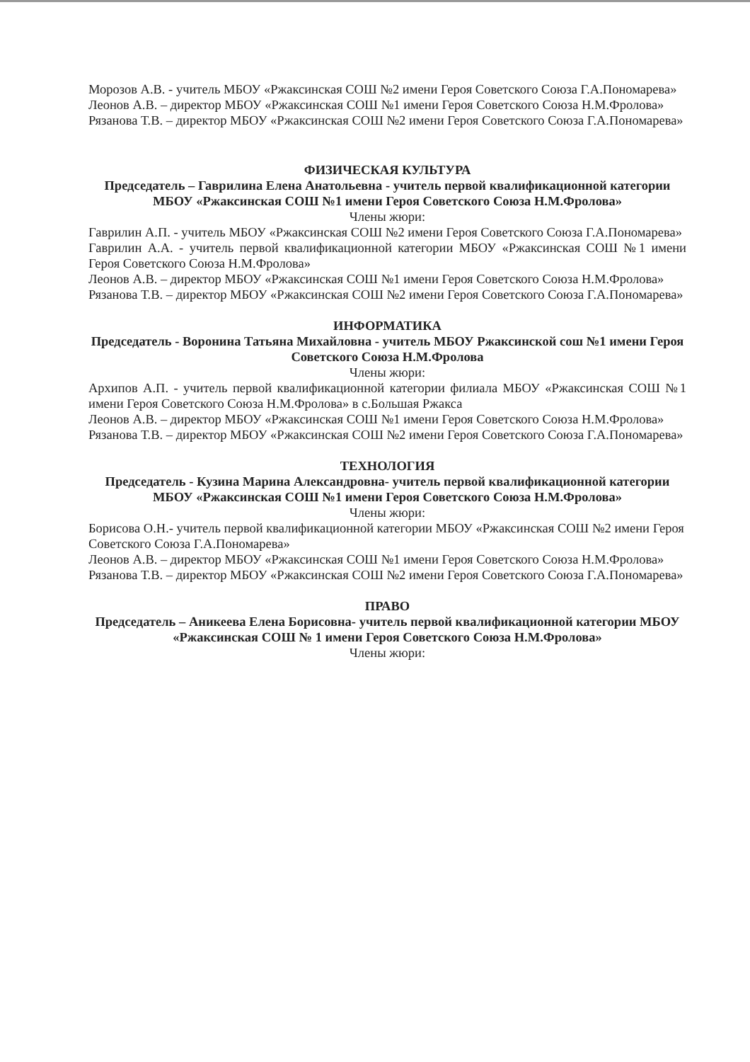Морозов А.В. - учитель МБОУ «Ржаксинская СОШ №2 имени Героя Советского Союза Г.А.Пономарева»
Леонов А.В. – директор МБОУ «Ржаксинская СОШ №1 имени Героя Советского Союза Н.М.Фролова»
Рязанова Т.В. – директор МБОУ «Ржаксинская СОШ №2 имени Героя Советского Союза Г.А.Пономарева»
ФИЗИЧЕСКАЯ КУЛЬТУРА
Председатель – Гаврилина Елена Анатольевна - учитель первой квалификационной категории МБОУ «Ржаксинская СОШ №1 имени Героя Советского Союза Н.М.Фролова»
Члены жюри:
Гаврилин А.П. - учитель МБОУ «Ржаксинская СОШ №2 имени Героя Советского Союза Г.А.Пономарева»
Гаврилин А.А. - учитель первой квалификационной категории МБОУ «Ржаксинская СОШ №1 имени Героя Советского Союза Н.М.Фролова»
Леонов А.В. – директор МБОУ «Ржаксинская СОШ №1 имени Героя Советского Союза Н.М.Фролова»
Рязанова Т.В. – директор МБОУ «Ржаксинская СОШ №2 имени Героя Советского Союза Г.А.Пономарева»
ИНФОРМАТИКА
Председатель - Воронина Татьяна Михайловна - учитель МБОУ Ржаксинской сош №1 имени Героя Советского Союза Н.М.Фролова
Члены жюри:
Архипов А.П. - учитель первой квалификационной категории филиала МБОУ «Ржаксинская СОШ №1 имени Героя Советского Союза Н.М.Фролова» в с.Большая Ржакса
Леонов А.В. – директор МБОУ «Ржаксинская СОШ №1 имени Героя Советского Союза Н.М.Фролова»
Рязанова Т.В. – директор МБОУ «Ржаксинская СОШ №2 имени Героя Советского Союза Г.А.Пономарева»
ТЕХНОЛОГИЯ
Председатель - Кузина Марина Александровна- учитель первой квалификационной категории МБОУ «Ржаксинская СОШ №1 имени Героя Советского Союза Н.М.Фролова»
Члены жюри:
Борисова О.Н.- учитель первой квалификационной категории МБОУ «Ржаксинская СОШ №2 имени Героя Советского Союза Г.А.Пономарева»
Леонов А.В. – директор МБОУ «Ржаксинская СОШ №1 имени Героя Советского Союза Н.М.Фролова»
Рязанова Т.В. – директор МБОУ «Ржаксинская СОШ №2 имени Героя Советского Союза Г.А.Пономарева»
ПРАВО
Председатель – Аникеева Елена Борисовна- учитель первой квалификационной категории МБОУ «Ржаксинская СОШ № 1 имени Героя Советского Союза Н.М.Фролова»
Члены жюри: